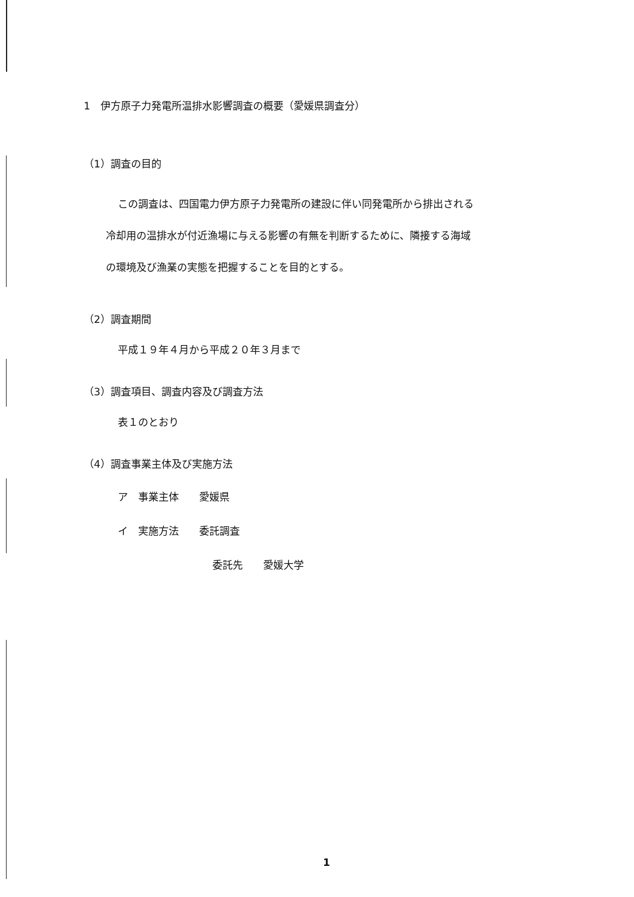1　伊方原子力発電所温排水影響調査の概要（愛媛県調査分）
（1）調査の目的
この調査は、四国電力伊方原子力発電所の建設に伴い同発電所から排出される
冷却用の温排水が付近漁場に与える影響の有無を判断するために、隣接する海域
の環境及び漁業の実態を把握することを目的とする。
（2）調査期間
平成１９年４月から平成２０年３月まで
（3）調査項目、調査内容及び調査方法
表１のとおり
（4）調査事業主体及び実施方法
ア　事業主体　　愛媛県
イ　実施方法　　委託調査
委託先　　愛媛大学
1